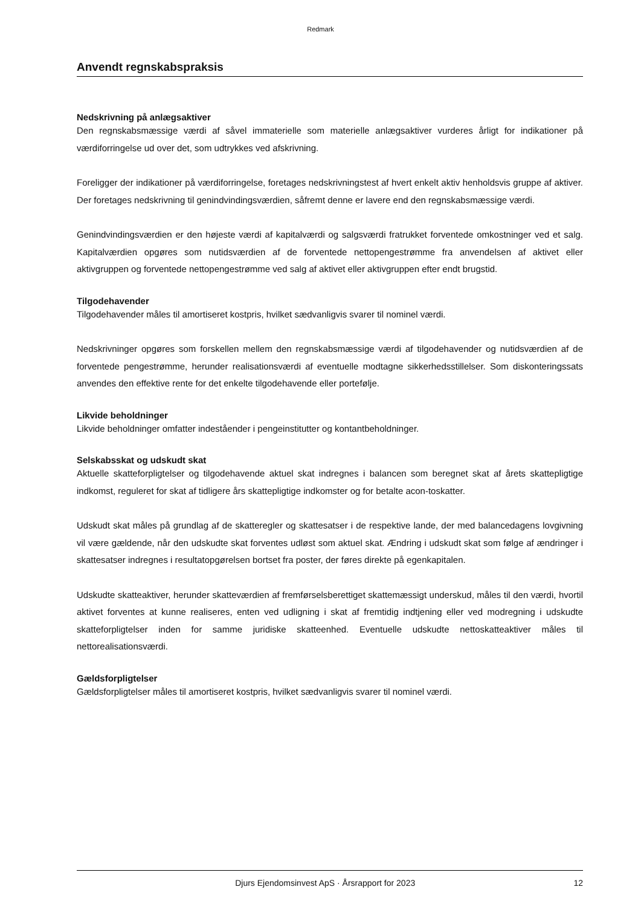Redmark
Anvendt regnskabspraksis
Nedskrivning på anlægsaktiver
Den regnskabsmæssige værdi af såvel immaterielle som materielle anlægsaktiver vurderes årligt for indikationer på værdiforringelse ud over det, som udtrykkes ved afskrivning.
Foreligger der indikationer på værdiforringelse, foretages nedskrivningstest af hvert enkelt aktiv henholdsvis gruppe af aktiver. Der foretages nedskrivning til genindvindingsværdien, såfremt denne er lavere end den regnskabsmæssige værdi.
Genindvindingsværdien er den højeste værdi af kapitalværdi og salgsværdi fratrukket forventede omkostninger ved et salg. Kapitalværdien opgøres som nutidsværdien af de forventede nettopengestrømme fra anvendelsen af aktivet eller aktivgruppen og forventede nettopengestrømme ved salg af aktivet eller aktivgruppen efter endt brugstid.
Tilgodehavender
Tilgodehavender måles til amortiseret kostpris, hvilket sædvanligvis svarer til nominel værdi.
Nedskrivninger opgøres som forskellen mellem den regnskabsmæssige værdi af tilgodehavender og nutidsværdien af de forventede pengestrømme, herunder realisationsværdi af eventuelle modtagne sikkerhedsstillelser. Som diskonteringssats anvendes den effektive rente for det enkelte tilgodehavende eller portefølje.
Likvide beholdninger
Likvide beholdninger omfatter indeståender i pengeinstitutter og kontantbeholdninger.
Selskabsskat og udskudt skat
Aktuelle skatteforpligtelser og tilgodehavende aktuel skat indregnes i balancen som beregnet skat af årets skattepligtige indkomst, reguleret for skat af tidligere års skattepligtige indkomster og for betalte acon-toskatter.
Udskudt skat måles på grundlag af de skatteregler og skattesatser i de respektive lande, der med balancedagens lovgivning vil være gældende, når den udskudte skat forventes udløst som aktuel skat. Ændring i udskudt skat som følge af ændringer i skattesatser indregnes i resultatopgørelsen bortset fra poster, der føres direkte på egenkapitalen.
Udskudte skatteaktiver, herunder skatteværdien af fremførselsberettiget skattemæssigt underskud, måles til den værdi, hvortil aktivet forventes at kunne realiseres, enten ved udligning i skat af fremtidig indtjening eller ved modregning i udskudte skatteforpligtelser inden for samme juridiske skatteenhed. Eventuelle udskudte nettoskatteaktiver måles til nettorealisationsværdi.
Gældsforpligtelser
Gældsforpligtelser måles til amortiseret kostpris, hvilket sædvanligvis svarer til nominel værdi.
Djurs Ejendomsinvest ApS · Årsrapport for 2023 12